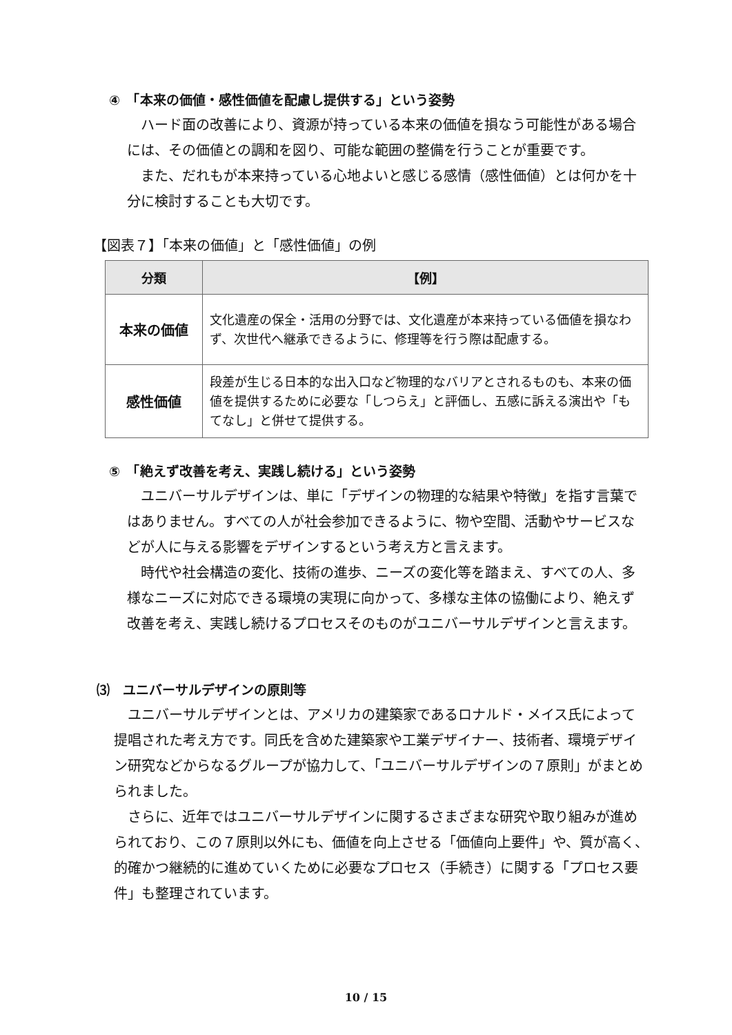④　「本来の価値・感性価値を配慮し提供する」という姿勢
ハード面の改善により、資源が持っている本来の価値を損なう可能性がある場合には、その価値との調和を図り、可能な範囲の整備を行うことが重要です。
また、だれもが本来持っている心地よいと感じる感情（感性価値）とは何かを十分に検討することも大切です。
【図表７】「本来の価値」と「感性価値」の例
| 分類 | 【例】 |
| --- | --- |
| 本来の価値 | 文化遺産の保全・活用の分野では、文化遺産が本来持っている価値を損なわず、次世代へ継承できるように、修理等を行う際は配慮する。 |
| 感性価値 | 段差が生じる日本的な出入口など物理的なバリアとされるものも、本来の価値を提供するために必要な「しつらえ」と評価し、五感に訴える演出や「もてなし」と併せて提供する。 |
⑤　「絶えず改善を考え、実践し続ける」という姿勢
ユニバーサルデザインは、単に「デザインの物理的な結果や特徴」を指す言葉ではありません。すべての人が社会参加できるように、物や空間、活動やサービスなどが人に与える影響をデザインするという考え方と言えます。
時代や社会構造の変化、技術の進歩、ニーズの変化等を踏まえ、すべての人、多様なニーズに対応できる環境の実現に向かって、多様な主体の協働により、絶えず改善を考え、実践し続けるプロセスそのものがユニバーサルデザインと言えます。
⑶　ユニバーサルデザインの原則等
ユニバーサルデザインとは、アメリカの建築家であるロナルド・メイス氏によって提唱された考え方です。同氏を含めた建築家や工業デザイナー、技術者、環境デザイン研究などからなるグループが協力して、「ユニバーサルデザインの７原則」がまとめられました。
さらに、近年ではユニバーサルデザインに関するさまざまな研究や取り組みが進められており、この７原則以外にも、価値を向上させる「価値向上要件」や、質が高く、的確かつ継続的に進めていくために必要なプロセス（手続き）に関する「プロセス要件」も整理されています。
10 / 15